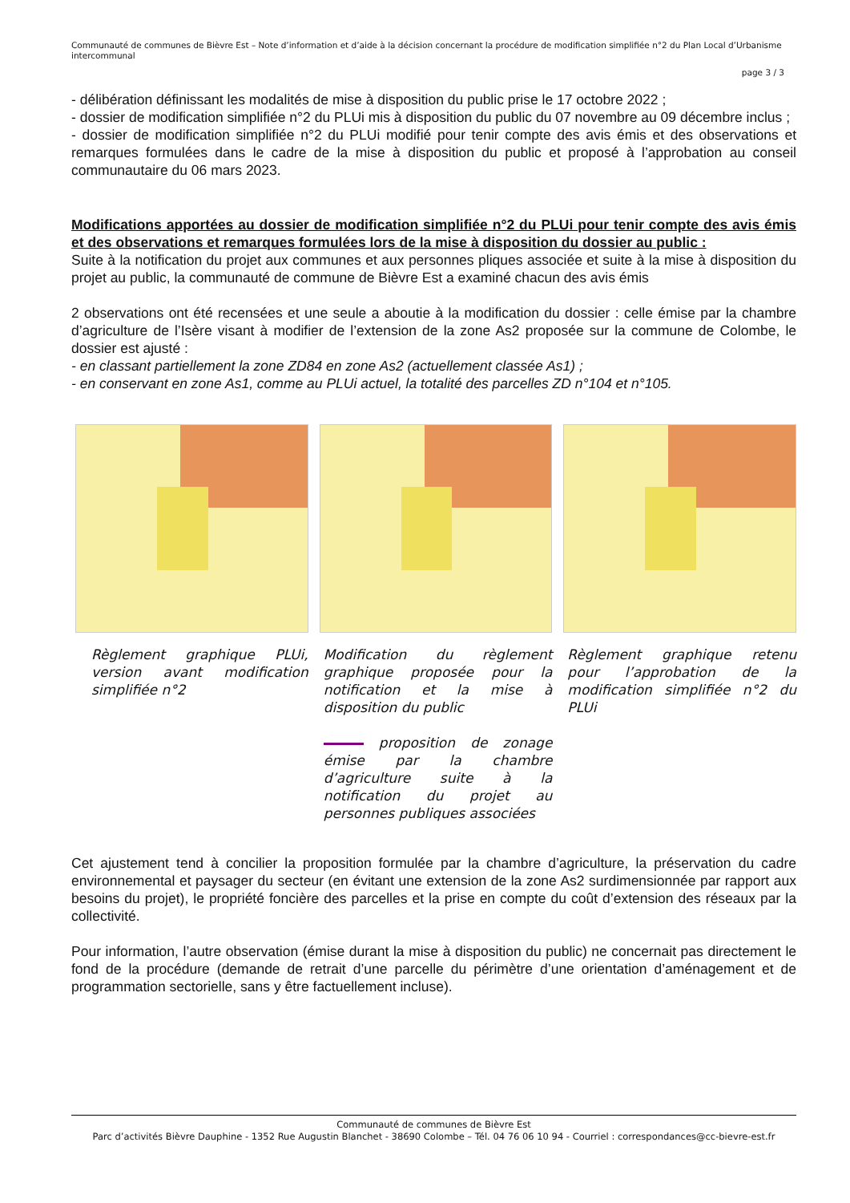Communauté de communes de Bièvre Est – Note d’information et d’aide à la décision concernant la procédure de modification simplifiée n°2 du Plan Local d’Urbanisme intercommunal
page 3 / 3
- délibération définissant les modalités de mise à disposition du public prise le 17 octobre 2022 ;
- dossier de modification simplifiée n°2 du PLUi mis à disposition du public du 07 novembre au 09 décembre inclus ;
- dossier de modification simplifiée n°2 du PLUi modifié pour tenir compte des avis émis et des observations et remarques formulées dans le cadre de la mise à disposition du public et proposé à l’approbation au conseil communautaire du 06 mars 2023.
Modifications apportées au dossier de modification simplifiée n°2 du PLUi pour tenir compte des avis émis et des observations et remarques formulées lors de la mise à disposition du dossier au public :
Suite à la notification du projet aux communes et aux personnes pliques associée et suite à la mise à disposition du projet au public, la communauté de commune de Bièvre Est a examiné chacun des avis émis
2 observations ont été recensées et une seule a aboutie à la modification du dossier : celle émise par la chambre d’agriculture de l’Isère visant à modifier de l’extension de la zone As2 proposée sur la commune de Colombe, le dossier est ajusté :
- en classant partiellement la zone ZD84 en zone As2 (actuellement classée As1) ;
- en conservant en zone As1, comme au PLUi actuel, la totalité des parcelles ZD n°104 et n°105.
Règlement graphique PLUi, version avant modification simplifiée n°2
Modification du règlement graphique proposée pour la notification et la mise à disposition du public
proposition de zonage émise par la chambre d’agriculture suite à la notification du projet au personnes publiques associées
Règlement graphique retenu pour l’approbation de la modification simplifiée n°2 du PLUi
Cet ajustement tend à concilier la proposition formulée par la chambre d’agriculture, la préservation du cadre environnemental et paysager du secteur (en évitant une extension de la zone As2 surdimensionnée par rapport aux besoins du projet), le propriété foncière des parcelles et la prise en compte du coût d’extension des réseaux par la collectivité.
Pour information, l’autre observation (émise durant la mise à disposition du public) ne concernait pas directement le fond de la procédure (demande de retrait d’une parcelle du périmètre d’une orientation d’aménagement et de programmation sectorielle, sans y être factuellement incluse).
Communauté de communes de Bièvre Est
Parc d’activités Bièvre Dauphine - 1352 Rue Augustin Blanchet - 38690 Colombe – Tél. 04 76 06 10 94 - Courriel : correspondances@cc-bievre-est.fr